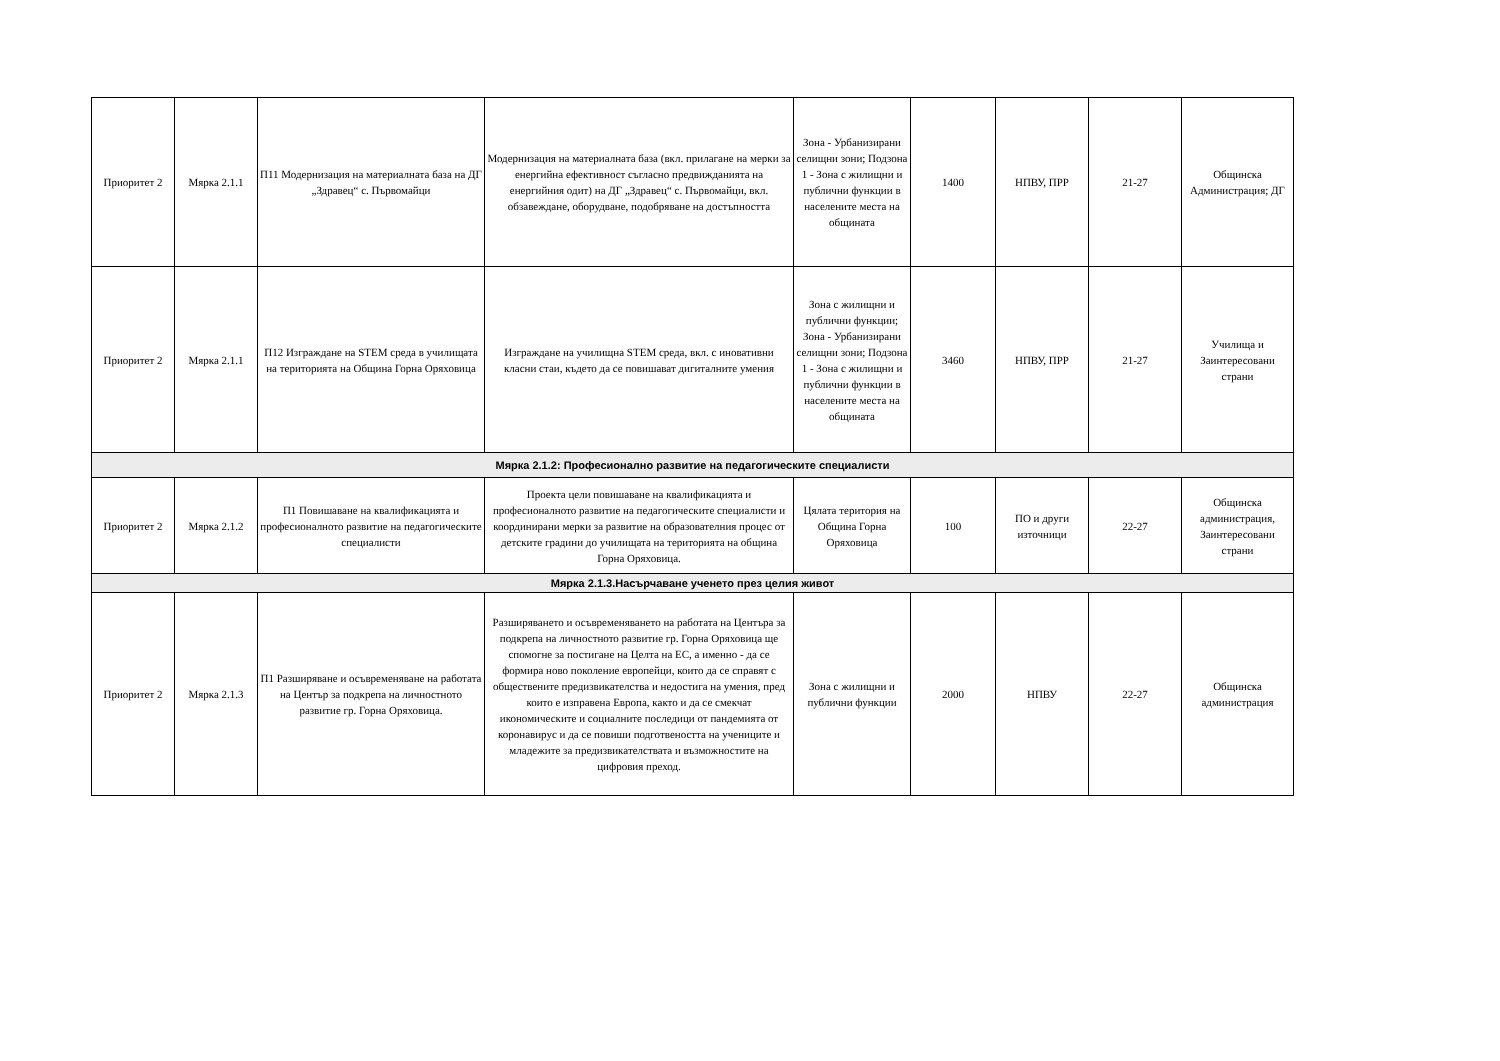| Приоритет 2 | Мярка 2.1.1 | П11 Модернизация на материалната база на ДГ „Здравец“ с. Първомайци | Модернизация на материалната база (вкл. прилагане на мерки за енергийна ефективност съгласно предвижданията на енергийния одит) на ДГ „Здравец“ с. Първомайци, вкл. обзавеждане, оборудване, подобряване на достъпността | Зона - Урбанизирани селищни зони; Подзона 1 - Зона с жилищни и публични функции в населените места на общината | 1400 | НПВУ, ПРР | 21-27 | Общинска Администрация; ДГ |
| Приоритет 2 | Мярка 2.1.1 | П12 Изграждане на STEM среда в училищата на територията на Община Горна Оряховица | Изграждане на училищна STEM среда, вкл. с иновативни класни стаи, където да се повишават дигиталните умения | Зона с жилищни и публични функции; Зона - Урбанизирани селищни зони; Подзона 1 - Зона с жилищни и публични функции в населените места на общината | 3460 | НПВУ, ПРР | 21-27 | Училища и Заинтересовани страни |
| Мярка 2.1.2: Професионално развитие на педагогическите специалисти | | | | | | | | |
| Приоритет 2 | Мярка 2.1.2 | П1 Повишаване на квалификацията и професионалното развитие на педагогическите специалисти | Проекта цели повишаване на квалификацията и професионалното развитие на педагогическите специалисти и координирани мерки за развитие на образователния процес от детските градини до училищата на територията на община Горна Оряховица. | Цялата територия на Община Горна Оряховица | 100 | ПО и други източници | 22-27 | Общинска администрация, Заинтересовани страни |
| Мярка 2.1.3.Насърчаване ученето през целия живот | | | | | | | | |
| Приоритет 2 | Мярка 2.1.3 | П1 Разширяване и осъвременяване на работата на Център за подкрепа на личностното развитие гр. Горна Оряховица. | Разширяването и осъвременяването на работата на Центъра за подкрепа на личностното развитие гр. Горна Оряховица ще спомогне за постигане на Целта на ЕС, а именно - да се формира ново поколение европейци, които да се справят с обществените предизвикателства и недостига на умения, пред които е изправена Европа, както и да се смекчат икономическите и социалните последици от пандемията от коронавирус и да се повиши подготвеността на учениците и младежите за предизвикателствата и възможностите на цифровия преход. | Зона с жилищни и публични функции | 2000 | НПВУ | 22-27 | Общинска администрация |